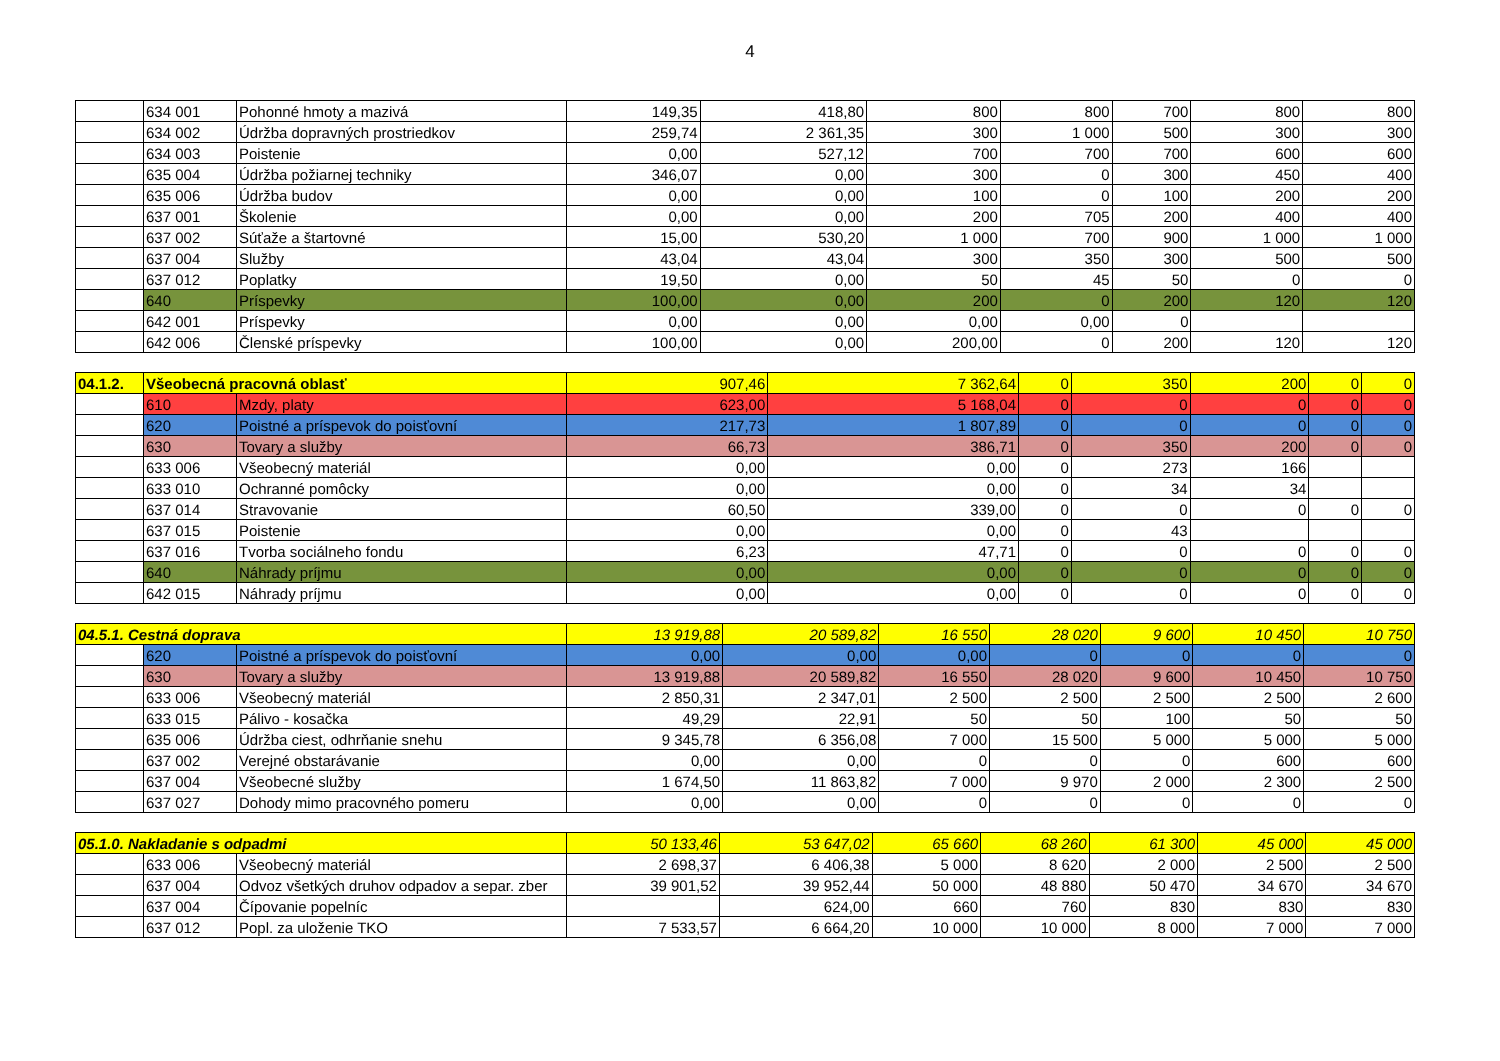4
| | 634 001 | Pohonné hmoty a mazivá | 149,35 | 418,80 | 800 | 800 | 700 | 800 | 800 |
| | 634 002 | Údržba dopravných prostriedkov | 259,74 | 2 361,35 | 300 | 1 000 | 500 | 300 | 300 |
| | 634 003 | Poistenie | 0,00 | 527,12 | 700 | 700 | 700 | 600 | 600 |
| | 635 004 | Údržba požiarnej techniky | 346,07 | 0,00 | 300 | 0 | 300 | 450 | 400 |
| | 635 006 | Údržba budov | 0,00 | 0,00 | 100 | 0 | 100 | 200 | 200 |
| | 637 001 | Školenie | 0,00 | 0,00 | 200 | 705 | 200 | 400 | 400 |
| | 637 002 | Súťaže a štartovné | 15,00 | 530,20 | 1 000 | 700 | 900 | 1 000 | 1 000 |
| | 637 004 | Služby | 43,04 | 43,04 | 300 | 350 | 300 | 500 | 500 |
| | 637 012 | Poplatky | 19,50 | 0,00 | 50 | 45 | 50 | 0 | 0 |
| | 640 | Príspevky | 100,00 | 0,00 | 200 | 0 | 200 | 120 | 120 |
| | 642 001 | Príspevky | 0,00 | 0,00 | 0,00 | 0,00 | 0 | | |
| | 642 006 | Členské príspevky | 100,00 | 0,00 | 200,00 | 0 | 200 | 120 | 120 |
| 04.1.2. | Všeobecná pracovná oblasť | | 907,46 | 7 362,64 | 0 | 350 | 200 | 0 | 0 |
| | 610 | Mzdy, platy | 623,00 | 5 168,04 | 0 | 0 | 0 | 0 | 0 |
| | 620 | Poistné a príspevok do poisťovní | 217,73 | 1 807,89 | 0 | 0 | 0 | 0 | 0 |
| | 630 | Tovary a služby | 66,73 | 386,71 | 0 | 350 | 200 | 0 | 0 |
| | 633 006 | Všeobecný materiál | 0,00 | 0,00 | 0 | 273 | 166 | | |
| | 633 010 | Ochranné pomôcky | 0,00 | 0,00 | 0 | 34 | 34 | | |
| | 637 014 | Stravovanie | 60,50 | 339,00 | 0 | 0 | 0 | 0 | 0 |
| | 637 015 | Poistenie | 0,00 | 0,00 | 0 | 43 | | | |
| | 637 016 | Tvorba sociálneho fondu | 6,23 | 47,71 | 0 | 0 | 0 | 0 | 0 |
| | 640 | Náhrady príjmu | 0,00 | 0,00 | 0 | 0 | 0 | 0 | 0 |
| | 642 015 | Náhrady príjmu | 0,00 | 0,00 | 0 | 0 | 0 | 0 | 0 |
| 04.5.1. Cestná doprava | | | 13 919,88 | 20 589,82 | 16 550 | 28 020 | 9 600 | 10 450 | 10 750 |
| | 620 | Poistné a príspevok do poisťovní | 0,00 | 0,00 | 0,00 | 0 | 0 | 0 | 0 |
| | 630 | Tovary a služby | 13 919,88 | 20 589,82 | 16 550 | 28 020 | 9 600 | 10 450 | 10 750 |
| | 633 006 | Všeobecný materiál | 2 850,31 | 2 347,01 | 2 500 | 2 500 | 2 500 | 2 500 | 2 600 |
| | 633 015 | Pálivo - kosačka | 49,29 | 22,91 | 50 | 50 | 100 | 50 | 50 |
| | 635 006 | Údržba ciest, odhrňanie snehu | 9 345,78 | 6 356,08 | 7 000 | 15 500 | 5 000 | 5 000 | 5 000 |
| | 637 002 | Verejné obstarávanie | 0,00 | 0,00 | 0 | 0 | 0 | 600 | 600 |
| | 637 004 | Všeobecné služby | 1 674,50 | 11 863,82 | 7 000 | 9 970 | 2 000 | 2 300 | 2 500 |
| | 637 027 | Dohody mimo pracovného pomeru | 0,00 | 0,00 | 0 | 0 | 0 | 0 | 0 |
| 05.1.0. Nakladanie s odpadmi | | | 50 133,46 | 53 647,02 | 65 660 | 68 260 | 61 300 | 45 000 | 45 000 |
| | 633 006 | Všeobecný materiál | 2 698,37 | 6 406,38 | 5 000 | 8 620 | 2 000 | 2 500 | 2 500 |
| | 637 004 | Odvoz všetkých druhov odpadov a separ. zber | 39 901,52 | 39 952,44 | 50 000 | 48 880 | 50 470 | 34 670 | 34 670 |
| | 637 004 | Čípovanie popelníc | | 624,00 | 660 | 760 | 830 | 830 | 830 |
| | 637 012 | Popl. za uloženie TKO | 7 533,57 | 6 664,20 | 10 000 | 10 000 | 8 000 | 7 000 | 7 000 |